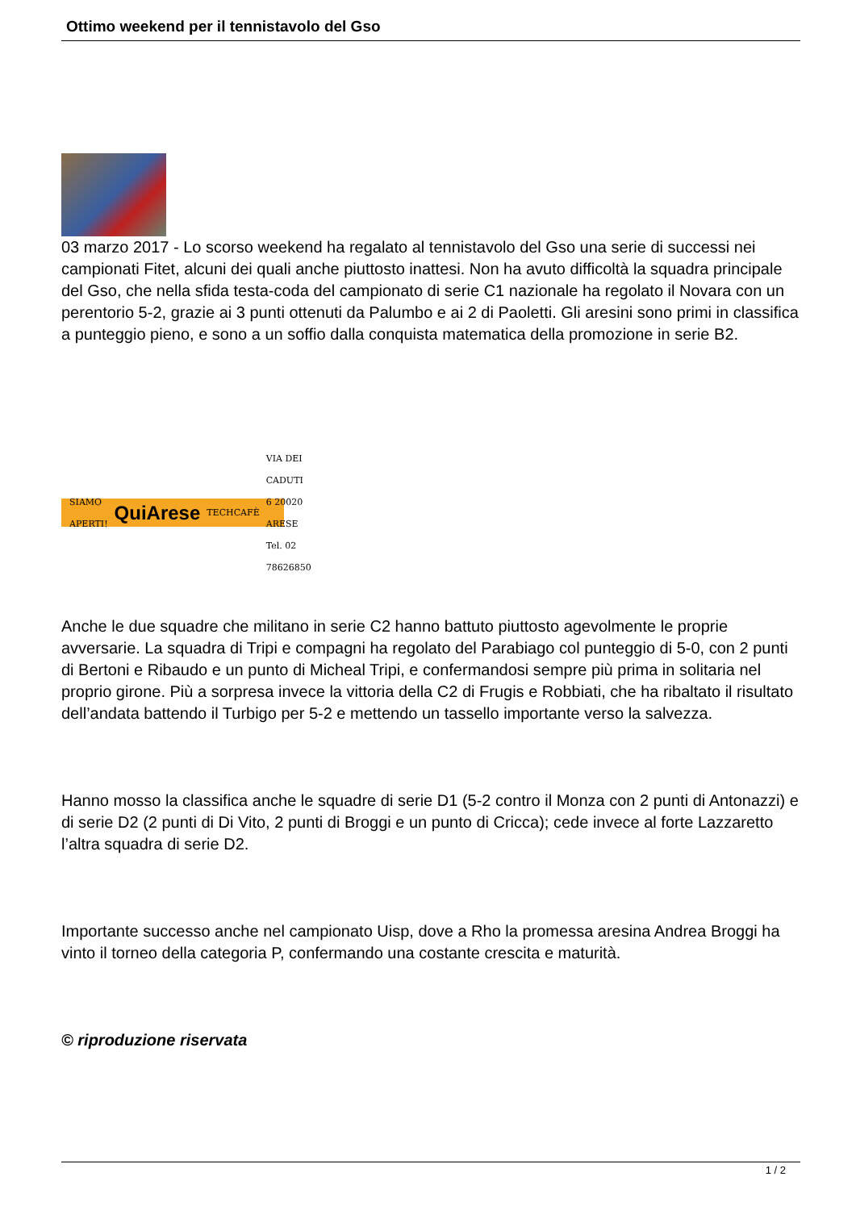Ottimo weekend per il tennistavolo del Gso
03 marzo 2017 - Lo scorso weekend ha regalato al tennistavolo del Gso una serie di successi nei campionati Fitet, alcuni dei quali anche piuttosto inattesi. Non ha avuto difficoltà la squadra principale del Gso, che nella sfida testa-coda del campionato di serie C1 nazionale ha regolato il Novara con un perentorio 5-2, grazie ai 3 punti ottenuti da Palumbo e ai 2 di Paoletti. Gli aresini sono primi in classifica a punteggio pieno, e sono a un soffio dalla conquista matematica della promozione in serie B2.
SIAMO APERTI! QuiArese TECHCAFÈ VIA DEI CADUTI 6 20020 ARESE Tel. 02 78626850
Anche le due squadre che militano in serie C2 hanno battuto piuttosto agevolmente le proprie avversarie. La squadra di Tripi e compagni ha regolato del Parabiago col punteggio di 5-0, con 2 punti di Bertoni e Ribaudo e un punto di Micheal Tripi, e confermandosi sempre più prima in solitaria nel proprio girone. Più a sorpresa invece la vittoria della C2 di Frugis e Robbiati, che ha ribaltato il risultato dell’andata battendo il Turbigo per 5-2 e mettendo un tassello importante verso la salvezza.
Hanno mosso la classifica anche le squadre di serie D1 (5-2 contro il Monza con 2 punti di Antonazzi) e di serie D2 (2 punti di Di Vito, 2 punti di Broggi e un punto di Cricca); cede invece al forte Lazzaretto l’altra squadra di serie D2.
Importante successo anche nel campionato Uisp, dove a Rho la promessa aresina Andrea Broggi ha vinto il torneo della categoria P, confermando una costante crescita e maturità.
© riproduzione riservata
1 / 2